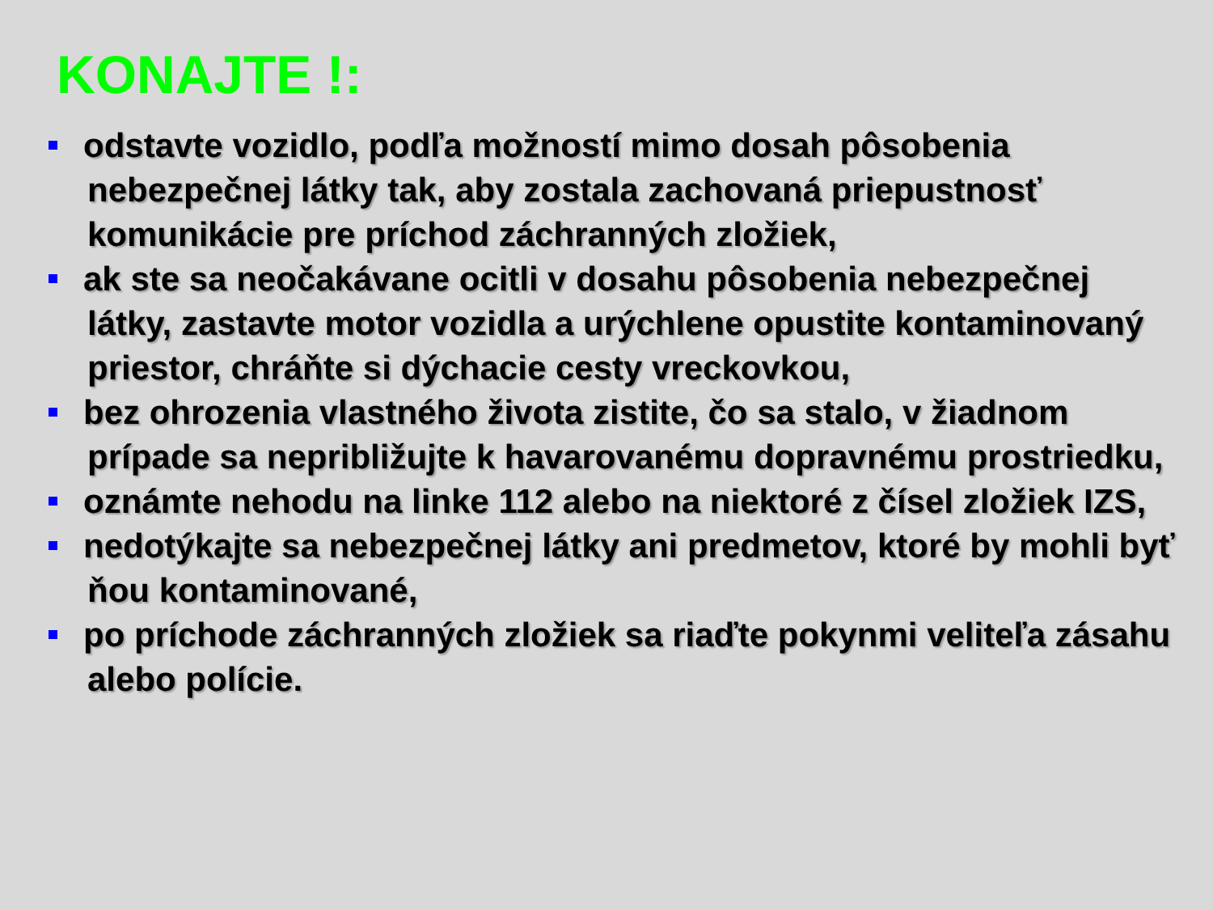KONAJTE !:
odstavte vozidlo, podľa možností mimo dosah pôsobenia nebezpečnej látky tak, aby zostala zachovaná priepustnosť komunikácie pre príchod záchranných zložiek,
ak ste sa neočakávane ocitli v dosahu pôsobenia nebezpečnej látky, zastavte motor vozidla a urýchlene opustite kontaminovaný priestor, chráňte si dýchacie cesty vreckovkou,
bez ohrozenia vlastného života zistite, čo sa stalo, v žiadnom prípade sa nepribližujte k havarovanému dopravnému prostriedku,
oznámte nehodu na linke 112 alebo na niektoré z čísel zložiek IZS,
nedotýkajte sa nebezpečnej látky ani predmetov, ktoré by mohli byť ňou kontaminované,
po príchode záchranných zložiek sa riaďte pokynmi veliteľa zásahu alebo polície.